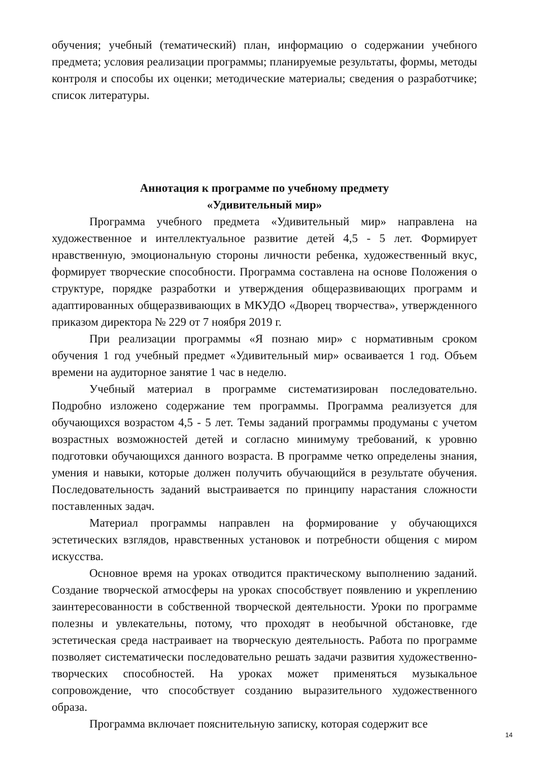обучения; учебный (тематический) план, информацию о содержании учебного предмета; условия реализации программы; планируемые результаты, формы, методы контроля и способы их оценки; методические материалы; сведения о разработчике; список литературы.
Аннотация к программе по учебному предмету
«Удивительный мир»
Программа учебного предмета «Удивительный мир» направлена на художественное и интеллектуальное развитие детей 4,5 - 5 лет. Формирует нравственную, эмоциональную стороны личности ребенка, художественный вкус, формирует творческие способности. Программа составлена на основе Положения о структуре, порядке разработки и утверждения общеразвивающих программ и адаптированных общеразвивающих в МКУДО «Дворец творчества», утвержденного приказом директора № 229 от 7 ноября 2019 г.
При реализации программы «Я познаю мир» с нормативным сроком обучения 1 год учебный предмет «Удивительный мир» осваивается 1 год. Объем времени на аудиторное занятие 1 час в неделю.
Учебный материал в программе систематизирован последовательно. Подробно изложено содержание тем программы. Программа реализуется для обучающихся возрастом 4,5 - 5 лет. Темы заданий программы продуманы с учетом возрастных возможностей детей и согласно минимуму требований, к уровню подготовки обучающихся данного возраста. В программе четко определены знания, умения и навыки, которые должен получить обучающийся в результате обучения. Последовательность заданий выстраивается по принципу нарастания сложности поставленных задач.
Материал программы направлен на формирование у обучающихся эстетических взглядов, нравственных установок и потребности общения с миром искусства.
Основное время на уроках отводится практическому выполнению заданий. Создание творческой атмосферы на уроках способствует появлению и укреплению заинтересованности в собственной творческой деятельности. Уроки по программе полезны и увлекательны, потому, что проходят в необычной обстановке, где эстетическая среда настраивает на творческую деятельность. Работа по программе позволяет систематически последовательно решать задачи развития художественно-творческих способностей. На уроках может применяться музыкальное сопровождение, что способствует созданию выразительного художественного образа.
Программа включает пояснительную записку, которая содержит все
14